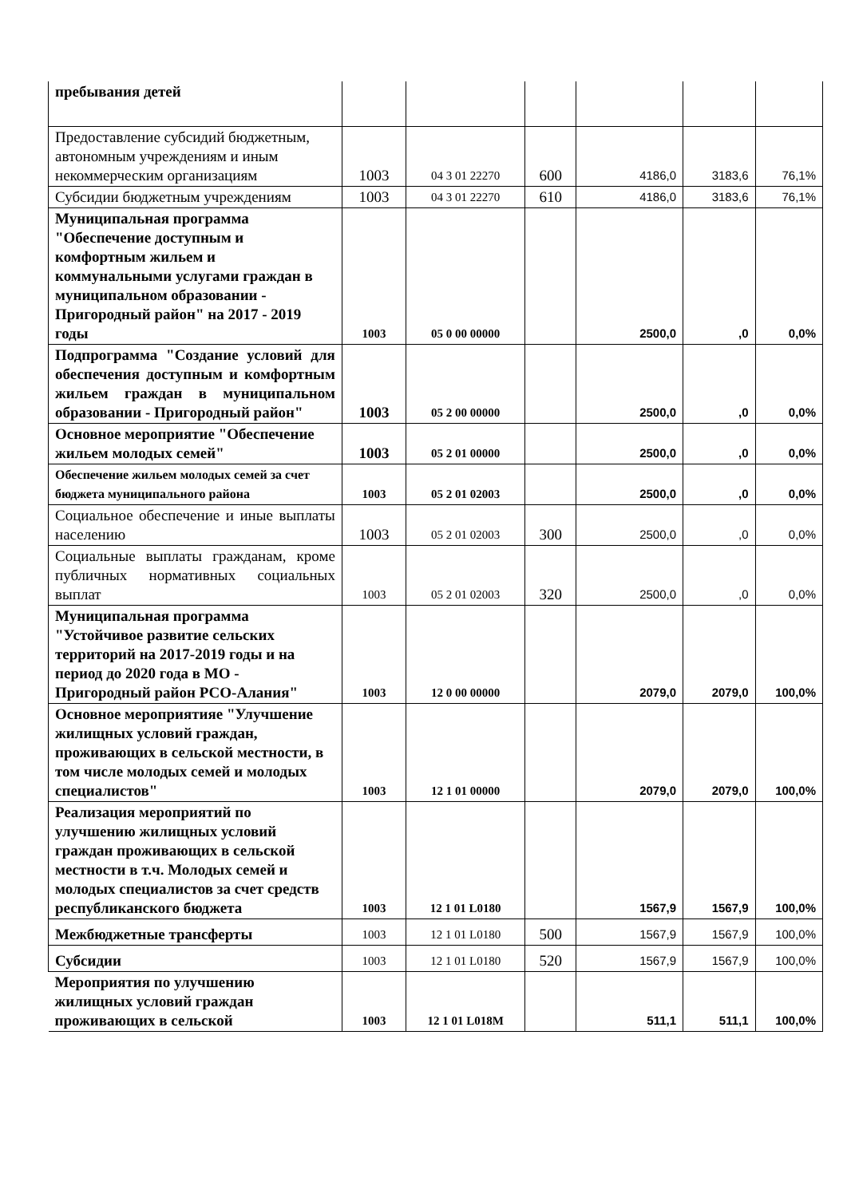| пребывания детей | | | | | | |
| Предоставление субсидий бюджетным, автономным учреждениям и иным некоммерческим организациям | 1003 | 04 3 01 22270 | 600 | 4186,0 | 3183,6 | 76,1% |
| Субсидии бюджетным учреждениям | 1003 | 04 3 01 22270 | 610 | 4186,0 | 3183,6 | 76,1% |
| Муниципальная программа "Обеспечение доступным и комфортным жильем и коммунальными услугами граждан в муниципальном образовании - Пригородный район" на 2017 - 2019 годы | 1003 | 05 0 00 00000 | | 2500,0 | ,0 | 0,0% |
| Подпрограмма "Создание условий для обеспечения доступным и комфортным жильем граждан в муниципальном образовании - Пригородный район" | 1003 | 05 2 00 00000 | | 2500,0 | ,0 | 0,0% |
| Основное мероприятие "Обеспечение жильем молодых семей" | 1003 | 05 2 01 00000 | | 2500,0 | ,0 | 0,0% |
| Обеспечение жильем молодых семей за счет бюджета муниципального района | 1003 | 05 2 01 02003 | | 2500,0 | ,0 | 0,0% |
| Социальное обеспечение и иные выплаты населению | 1003 | 05 2 01 02003 | 300 | 2500,0 | ,0 | 0,0% |
| Социальные выплаты гражданам, кроме публичных нормативных социальных выплат | 1003 | 05 2 01 02003 | 320 | 2500,0 | ,0 | 0,0% |
| Муниципальная программа "Устойчивое развитие сельских территорий на 2017-2019 годы и на период до 2020 года в МО - Пригородный район РСО-Алания" | 1003 | 12 0 00 00000 | | 2079,0 | 2079,0 | 100,0% |
| Основное мероприятияе "Улучшение жилищных условий граждан, проживающих в сельской местности, в том числе молодых семей и молодых специалистов" | 1003 | 12 1 01 00000 | | 2079,0 | 2079,0 | 100,0% |
| Реализация мероприятий по улучшению жилищных условий граждан проживающих в сельской местности в т.ч. Молодых семей и молодых специалистов за счет средств республиканского бюджета | 1003 | 12 1 01 L0180 | | 1567,9 | 1567,9 | 100,0% |
| Межбюджетные трансферты | 1003 | 12 1 01 L0180 | 500 | 1567,9 | 1567,9 | 100,0% |
| Субсидии | 1003 | 12 1 01 L0180 | 520 | 1567,9 | 1567,9 | 100,0% |
| Мероприятия по улучшению жилищных условий граждан проживающих в сельской | 1003 | 12 1 01 L018M | | 511,1 | 511,1 | 100,0% |